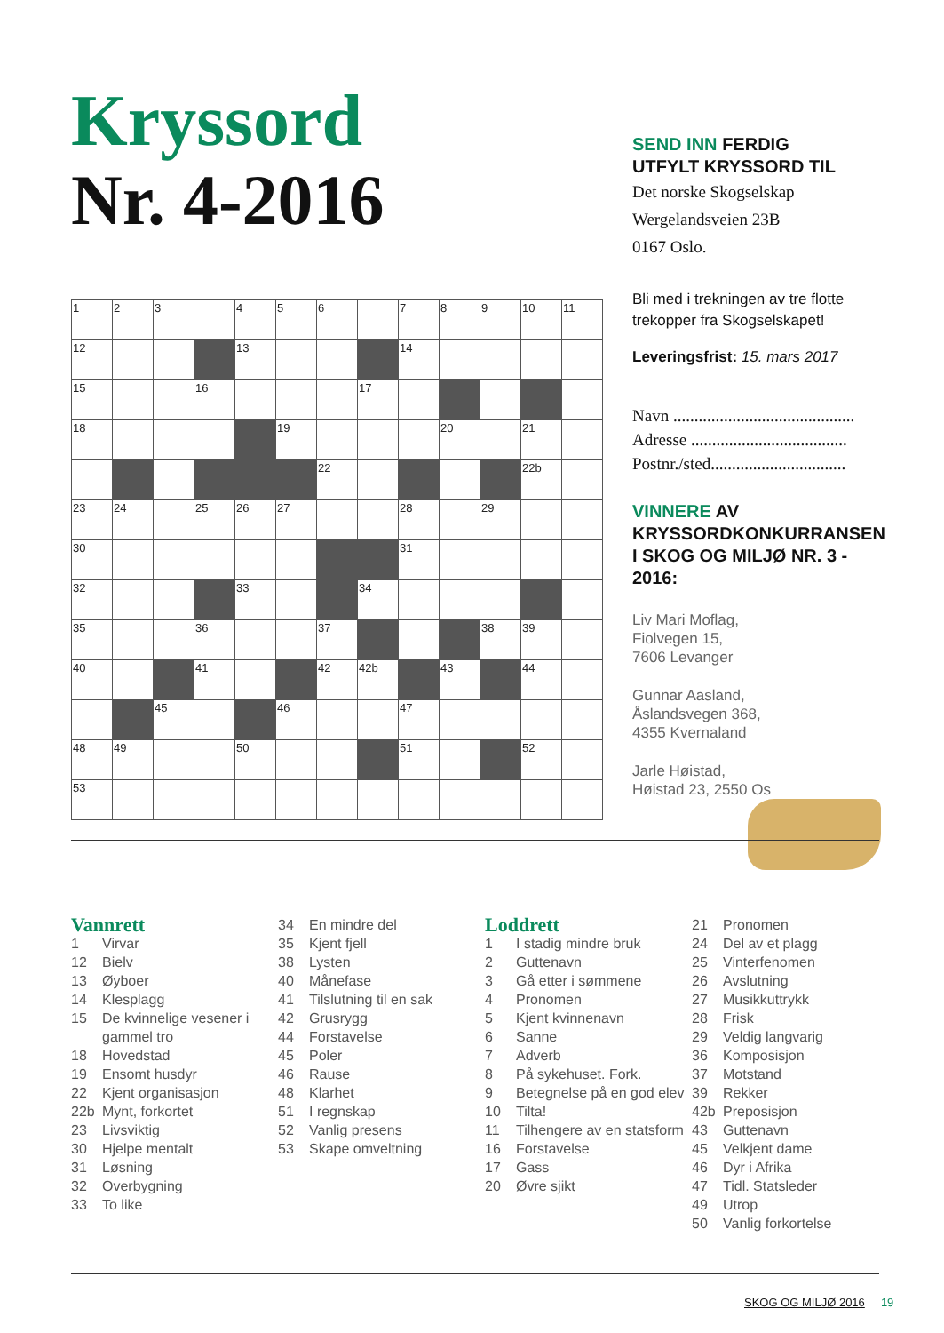Kryssord
Nr. 4-2016
| 1 | 2 | 3 | | 4 | 5 | 6 | | 7 | 8 | 9 | 10 | 11 |
| 12 | | | | 13 | | | | 14 | | | | |
| 15 | | | 16 | | | | 17 | | | | | |
| 18 | | | | | 19 | | | | 20 | | 21 | |
| | | | | | | 22 | | | | | 22b | |
| 23 | 24 | | 25 | 26 | 27 | | | 28 | | 29 | | |
| 30 | | | | | | | | 31 | | | | |
| 32 | | | | 33 | | | 34 | | | | | |
| 35 | | | 36 | | | 37 | | | | 38 | 39 | |
| 40 | | | 41 | | | 42 | 42b | | 43 | | 44 | |
| | | 45 | | | 46 | | | 47 | | | | |
| 48 | 49 | | | 50 | | | | 51 | | | 52 | |
| 53 | | | | | | | | | | | | |
SEND INN FERDIG
UTFYLT KRYSSORD TIL
Det norske Skogselskap
Wergelandsveien 23B
0167 Oslo.
Bli med i trekningen av tre flotte trekopper fra Skogselskapet!
Leveringsfrist: 15. mars 2017
Navn ...........................................
Adresse .....................................
Postnr./sted................................
VINNERE AV
KRYSSORDKONKURRANSEN
I SKOG OG MILJØ NR. 3 - 2016:
Liv Mari Moflag,
Fiolvegen 15,
7606 Levanger
Gunnar Aasland,
Åslandsvegen 368,
4355 Kvernaland
Jarle Høistad,
Høistad 23, 2550 Os
Vannrett
1 Virvar
12 Bielv
13 Øyboer
14 Klesplagg
15 De kvinnelige vesener i gammel tro
18 Hovedstad
19 Ensomt husdyr
22 Kjent organisasjon
22b Mynt, forkortet
23 Livsviktig
30 Hjelpe mentalt
31 Løsning
32 Overbygning
33 To like
34 En mindre del
35 Kjent fjell
38 Lysten
40 Månefase
41 Tilslutning til en sak
42 Grusrygg
44 Forstavelse
45 Poler
46 Rause
48 Klarhet
51 I regnskap
52 Vanlig presens
53 Skape omveltning
Loddrett
1 I stadig mindre bruk
2 Guttenavn
3 Gå etter i sømmene
4 Pronomen
5 Kjent kvinnenavn
6 Sanne
7 Adverb
8 På sykehuset. Fork.
9 Betegnelse på en god elev
10 Tilta!
11 Tilhengere av en statsform
16 Forstavelse
17 Gass
20 Øvre sjikt
21 Pronomen
24 Del av et plagg
25 Vinterfenomen
26 Avslutning
27 Musikkuttrykk
28 Frisk
29 Veldig langvarig
36 Komposisjon
37 Motstand
39 Rekker
42b Preposisjon
43 Guttenavn
45 Velkjent dame
46 Dyr i Afrika
47 Tidl. Statsleder
49 Utrop
50 Vanlig forkortelse
SKOG OG MILJØ 2016 19